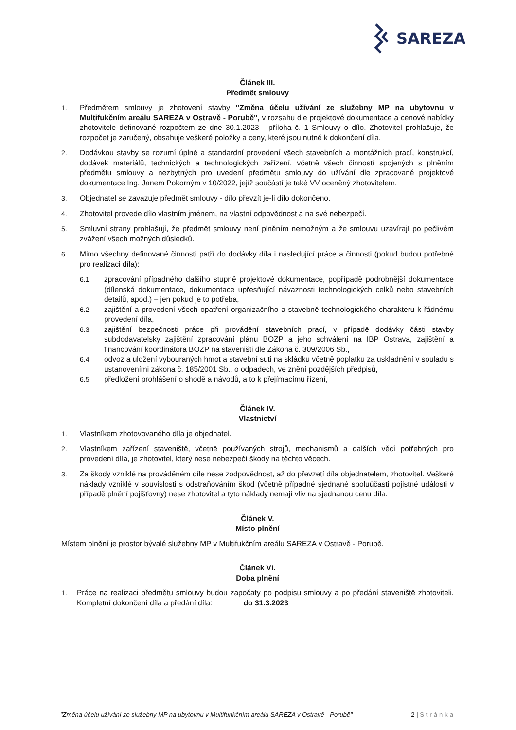SAREZA
Článek III.
Předmět smlouvy
1. Předmětem smlouvy je zhotovení stavby "Změna účelu užívání ze služebny MP na ubytovnu v Multifukčním areálu SAREZA v Ostravě - Porubě", v rozsahu dle projektové dokumentace a cenové nabídky zhotovitele definované rozpočtem ze dne 30.1.2023 - příloha č. 1 Smlouvy o dílo. Zhotovitel prohlašuje, že rozpočet je zaručený, obsahuje veškeré položky a ceny, které jsou nutné k dokončení díla.
2. Dodávkou stavby se rozumí úplné a standardní provedení všech stavebních a montážních prací, konstrukcí, dodávek materiálů, technických a technologických zařízení, včetně všech činností spojených s plněním předmětu smlouvy a nezbytných pro uvedení předmětu smlouvy do užívání dle zpracované projektové dokumentace Ing. Janem Pokorným v 10/2022, jejíž součástí je také VV oceněný zhotovitelem.
3. Objednatel se zavazuje předmět smlouvy - dílo převzít je-li dílo dokončeno.
4. Zhotovitel provede dílo vlastním jménem, na vlastní odpovědnost a na své nebezpečí.
5. Smluvní strany prohlašují, že předmět smlouvy není plněním nemožným a že smlouvu uzavírají po pečlivém zvážení všech možných důsledků.
6. Mimo všechny definované činnosti patří do dodávky díla i následující práce a činnosti (pokud budou potřebné pro realizaci díla):
6.1 zpracování případného dalšího stupně projektové dokumentace, popřípadě podrobnější dokumentace (dílenská dokumentace, dokumentace upřesňující návaznosti technologických celků nebo stavebních detailů, apod.) – jen pokud je to potřeba,
6.2 zajištění a provedení všech opatření organizačního a stavebně technologického charakteru k řádnému provedení díla,
6.3 zajištění bezpečnosti práce při provádění stavebních prací, v případě dodávky části stavby subdodavatelsky zajištění zpracování plánu BOZP a jeho schválení na IBP Ostrava, zajištění a financování koordinátora BOZP na staveništi dle Zákona č. 309/2006 Sb.,
6.4 odvoz a uložení vybouraných hmot a stavební suti na skládku včetně poplatku za uskladnění v souladu s ustanoveními zákona č. 185/2001 Sb., o odpadech, ve znění pozdějších předpisů,
6.5 předložení prohlášení o shodě a návodů, a to k přejímacímu řízení,
Článek IV.
Vlastnictví
1. Vlastníkem zhotovovaného díla je objednatel.
2. Vlastníkem zařízení staveniště, včetně používaných strojů, mechanismů a dalších věcí potřebných pro provedení díla, je zhotovitel, který nese nebezpečí škody na těchto věcech.
3. Za škody vzniklé na prováděném díle nese zodpovědnost, až do převzetí díla objednatelem, zhotovitel. Veškeré náklady vzniklé v souvislosti s odstraňováním škod (včetně případné sjednané spoluúčasti pojistné události v případě plnění pojišťovny) nese zhotovitel a tyto náklady nemají vliv na sjednanou cenu díla.
Článek V.
Místo plnění
Místem plnění je prostor bývalé služebny MP v Multifukčním areálu SAREZA v Ostravě - Porubě.
Článek VI.
Doba plnění
1. Práce na realizaci předmětu smlouvy budou započaty po podpisu smlouvy a po předání staveniště zhotoviteli. Kompletní dokončení díla a předání díla: do 31.3.2023
"Změna účelu užívání ze služebny MP na ubytovnu v Multifunkčním areálu SAREZA v Ostravě - Porubě" 2 | Stránka